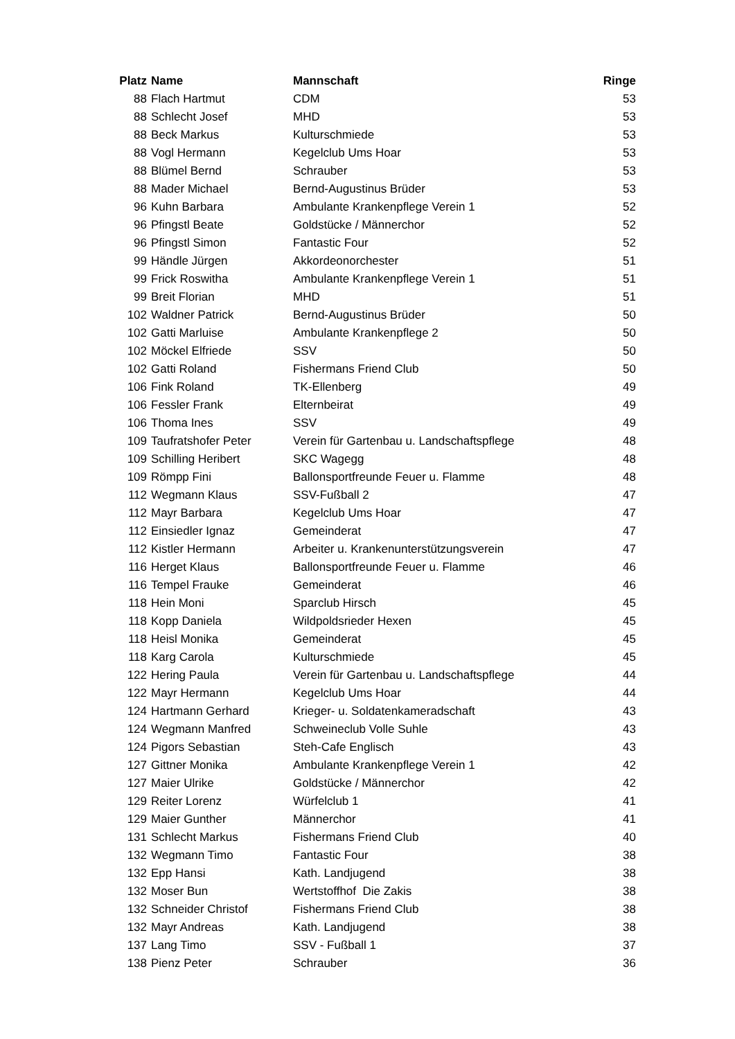| Platz | Name | Mannschaft | Ringe |
| --- | --- | --- | --- |
| 88 | Flach Hartmut | CDM | 53 |
| 88 | Schlecht Josef | MHD | 53 |
| 88 | Beck Markus | Kulturschmiede | 53 |
| 88 | Vogl Hermann | Kegelclub Ums Hoar | 53 |
| 88 | Blümel Bernd | Schrauber | 53 |
| 88 | Mader Michael | Bernd-Augustinus Brüder | 53 |
| 96 | Kuhn Barbara | Ambulante Krankenpflege Verein 1 | 52 |
| 96 | Pfingstl Beate | Goldstücke / Männerchor | 52 |
| 96 | Pfingstl Simon | Fantastic Four | 52 |
| 99 | Händle Jürgen | Akkordeonorchester | 51 |
| 99 | Frick Roswitha | Ambulante Krankenpflege Verein 1 | 51 |
| 99 | Breit Florian | MHD | 51 |
| 102 | Waldner Patrick | Bernd-Augustinus Brüder | 50 |
| 102 | Gatti Marluise | Ambulante Krankenpflege 2 | 50 |
| 102 | Möckel Elfriede | SSV | 50 |
| 102 | Gatti Roland | Fishermans Friend Club | 50 |
| 106 | Fink Roland | TK-Ellenberg | 49 |
| 106 | Fessler Frank | Elternbeirat | 49 |
| 106 | Thoma Ines | SSV | 49 |
| 109 | Taufratshofer Peter | Verein für Gartenbau u. Landschaftspflege | 48 |
| 109 | Schilling Heribert | SKC Wagegg | 48 |
| 109 | Römpp Fini | Ballonsportfreunde Feuer u. Flamme | 48 |
| 112 | Wegmann Klaus | SSV-Fußball 2 | 47 |
| 112 | Mayr Barbara | Kegelclub Ums Hoar | 47 |
| 112 | Einsiedler Ignaz | Gemeinderat | 47 |
| 112 | Kistler Hermann | Arbeiter u. Krankenunterstützungsverein | 47 |
| 116 | Herget Klaus | Ballonsportfreunde Feuer u. Flamme | 46 |
| 116 | Tempel Frauke | Gemeinderat | 46 |
| 118 | Hein Moni | Sparclub Hirsch | 45 |
| 118 | Kopp Daniela | Wildpoldsrieder Hexen | 45 |
| 118 | Heisl Monika | Gemeinderat | 45 |
| 118 | Karg Carola | Kulturschmiede | 45 |
| 122 | Hering Paula | Verein für Gartenbau u. Landschaftspflege | 44 |
| 122 | Mayr Hermann | Kegelclub Ums Hoar | 44 |
| 124 | Hartmann Gerhard | Krieger- u. Soldatenkameradschaft | 43 |
| 124 | Wegmann Manfred | Schweineclub Volle Suhle | 43 |
| 124 | Pigors Sebastian | Steh-Cafe Englisch | 43 |
| 127 | Gittner Monika | Ambulante Krankenpflege Verein 1 | 42 |
| 127 | Maier Ulrike | Goldstücke / Männerchor | 42 |
| 129 | Reiter Lorenz | Würfelclub 1 | 41 |
| 129 | Maier Gunther | Männerchor | 41 |
| 131 | Schlecht Markus | Fishermans Friend Club | 40 |
| 132 | Wegmann Timo | Fantastic Four | 38 |
| 132 | Epp Hansi | Kath. Landjugend | 38 |
| 132 | Moser Bun | Wertstoffhof Die Zakis | 38 |
| 132 | Schneider Christof | Fishermans Friend Club | 38 |
| 132 | Mayr Andreas | Kath. Landjugend | 38 |
| 137 | Lang Timo | SSV - Fußball 1 | 37 |
| 138 | Pienz Peter | Schrauber | 36 |